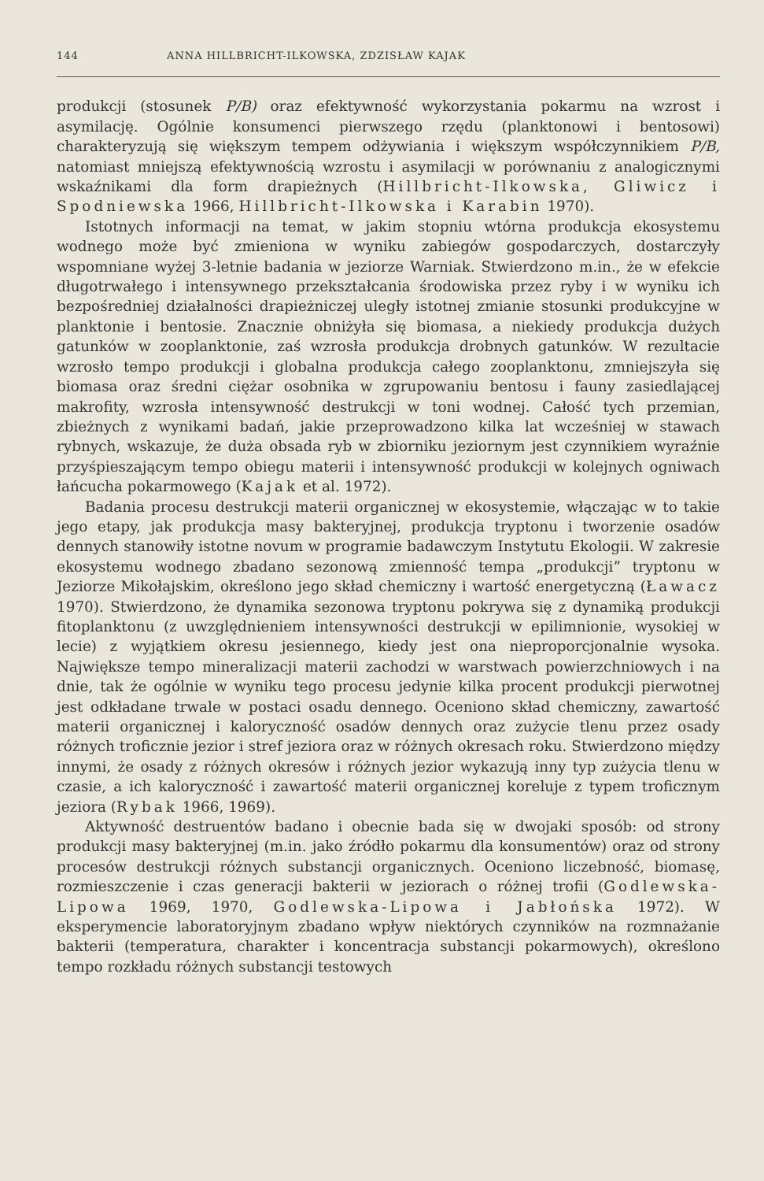144 ANNA HILLBRICHT-ILKOWSKA, ZDZISŁAW KAJAK
produkcji (stosunek P/B) oraz efektywność wykorzystania pokarmu na wzrost i asymilację. Ogólnie konsumenci pierwszego rzędu (planktonowi i bentosowi) charakteryzują się większym tempem odżywiania i większym współczynnikiem P/B, natomiast mniejszą efektywnością wzrostu i asymilacji w porównaniu z analogicznymi wskaźnikami dla form drapieżnych (Hillbricht-Ilkowska, Gliwicz i Spodniewska 1966, Hillbricht-Ilkowska i Karabin 1970).
Istotnych informacji na temat, w jakim stopniu wtórna produkcja ekosystemu wodnego może być zmieniona w wyniku zabiegów gospodarczych, dostarczyły wspomniane wyżej 3-letnie badania w jeziorze Warniak. Stwierdzono m.in., że w efekcie długotrwałego i intensywnego przekształcania środowiska przez ryby i w wyniku ich bezpośredniej działalności drapieżniczej uległy istotnej zmianie stosunki produkcyjne w planktonie i bentosie. Znacznie obniżyła się biomasa, a niekiedy produkcja dużych gatunków w zooplanktonie, zaś wzrosła produkcja drobnych gatunków. W rezultacie wzrosło tempo produkcji i globalna produkcja całego zooplanktonu, zmniejszyła się biomasa oraz średni ciężar osobnika w zgrupowaniu bentosu i fauny zasiedlającej makrofity, wzrosła intensywność destrukcji w toni wodnej. Całość tych przemian, zbieżnych z wynikami badań, jakie przeprowadzono kilka lat wcześniej w stawach rybnych, wskazuje, że duża obsada ryb w zbiorniku jeziornym jest czynnikiem wyraźnie przyśpieszającym tempo obiegu materii i intensywność produkcji w kolejnych ogniwach łańcucha pokarmowego (Kajak et al. 1972).
Badania procesu destrukcji materii organicznej w ekosystemie, włączając w to takie jego etapy, jak produkcja masy bakteryjnej, produkcja tryptonu i tworzenie osadów dennych stanowiły istotne novum w programie badawczym Instytutu Ekologii. W zakresie ekosystemu wodnego zbadano sezonową zmienność tempa „produkcji” tryptonu w Jeziorze Mikołajskim, określono jego skład chemiczny i wartość energetyczną (Ławacz 1970). Stwierdzono, że dynamika sezonowa tryptonu pokrywa się z dynamiką produkcji fitoplanktonu (z uwzględnieniem intensywności destrukcji w epilimnionie, wysokiej w lecie) z wyjątkiem okresu jesiennego, kiedy jest ona nieproporcjonalnie wysoka. Największe tempo mineralizacji materii zachodzi w warstwach powierzchniowych i na dnie, tak że ogólnie w wyniku tego procesu jedynie kilka procent produkcji pierwotnej jest odkładane trwale w postaci osadu dennego. Oceniono skład chemiczny, zawartość materii organicznej i kaloryczność osadów dennych oraz zużycie tlenu przez osady różnych troficznie jezior i stref jeziora oraz w różnych okresach roku. Stwierdzono między innymi, że osady z różnych okresów i różnych jezior wykazują inny typ zużycia tlenu w czasie, a ich kaloryczność i zawartość materii organicznej koreluje z typem troficznym jeziora (Rybak 1966, 1969).
Aktywność destruentów badano i obecnie bada się w dwojaki sposób: od strony produkcji masy bakteryjnej (m.in. jako źródło pokarmu dla konsumentów) oraz od strony procesów destrukcji różnych substancji organicznych. Oceniono liczebność, biomasę, rozmieszczenie i czas generacji bakterii w jeziorach o różnej trofii (Godlewska-Lipowa 1969, 1970, Godlewska-Lipowa i Jabłońska 1972). W eksperymencie laboratoryjnym zbadano wpływ niektórych czynników na rozmnażanie bakterii (temperatura, charakter i koncentracja substancji pokarmowych), określono tempo rozkładu różnych substancji testowych